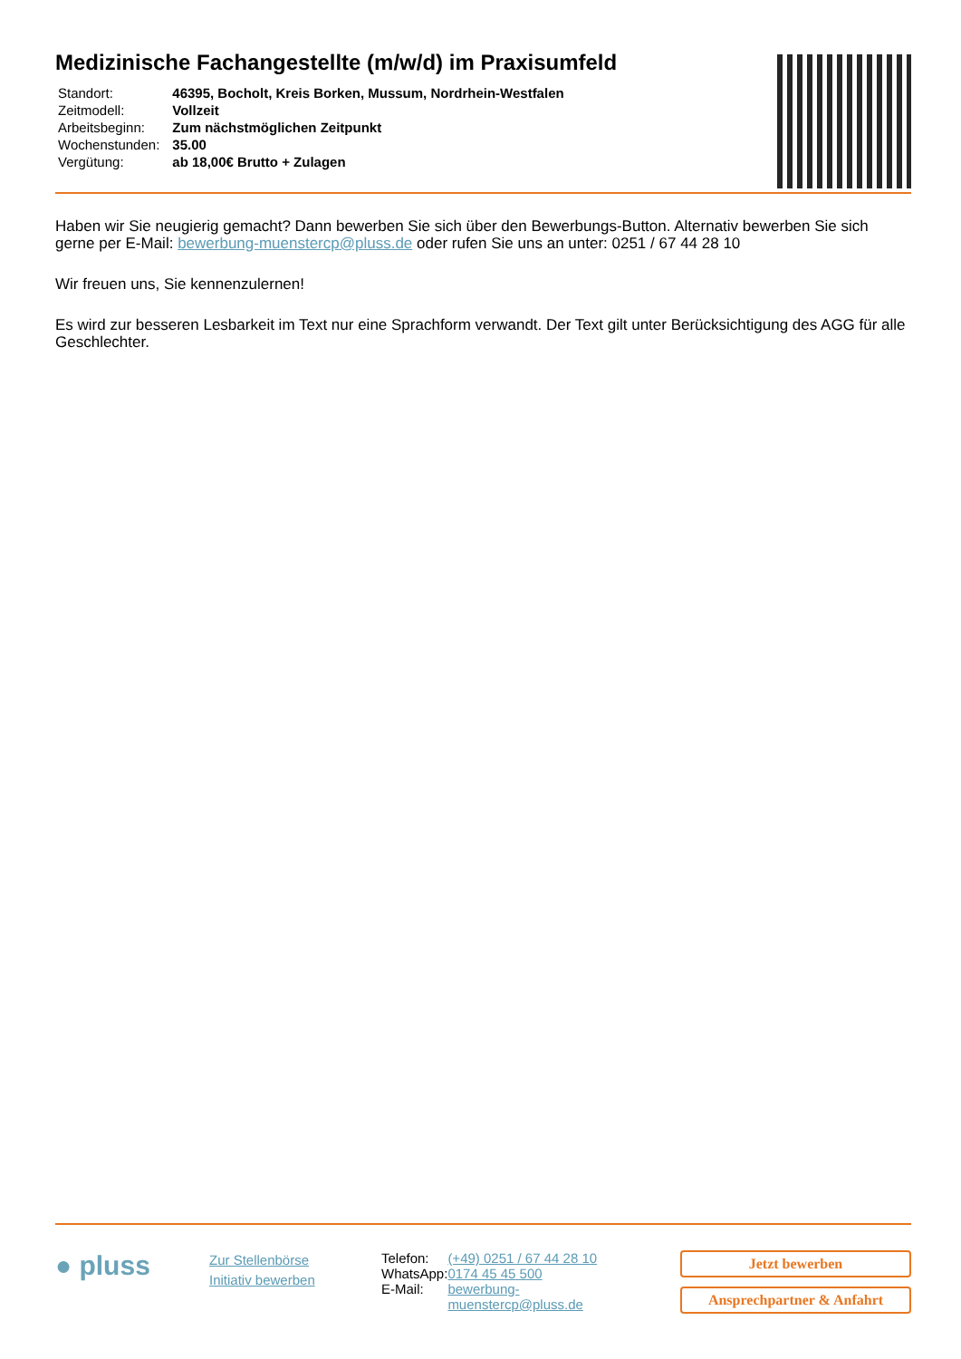Medizinische Fachangestellte (m/w/d) im Praxisumfeld
| Standort: | 46395, Bocholt, Kreis Borken, Mussum, Nordrhein-Westfalen |
| Zeitmodell: | Vollzeit |
| Arbeitsbeginn: | Zum nächstmöglichen Zeitpunkt |
| Wochenstunden: | 35.00 |
| Vergütung: | ab 18,00€ Brutto + Zulagen |
Haben wir Sie neugierig gemacht? Dann bewerben Sie sich über den Bewerbungs-Button. Alternativ bewerben Sie sich gerne per E-Mail: bewerbung-muenstercp@pluss.de oder rufen Sie uns an unter: 0251 / 67 44 28 10
Wir freuen uns, Sie kennenzulernen!
Es wird zur besseren Lesbarkeit im Text nur eine Sprachform verwandt. Der Text gilt unter Berücksichtigung des AGG für alle Geschlechter.
● pluss
Zur Stellenbörse
Initiativ bewerben
| Telefon: | (+49) 0251 / 67 44 28 10 |
| WhatsApp: | 0174 45 45 500 |
| E-Mail: | bewerbung- muenstercp@pluss.de |
Jetzt bewerben
Ansprechpartner & Anfahrt